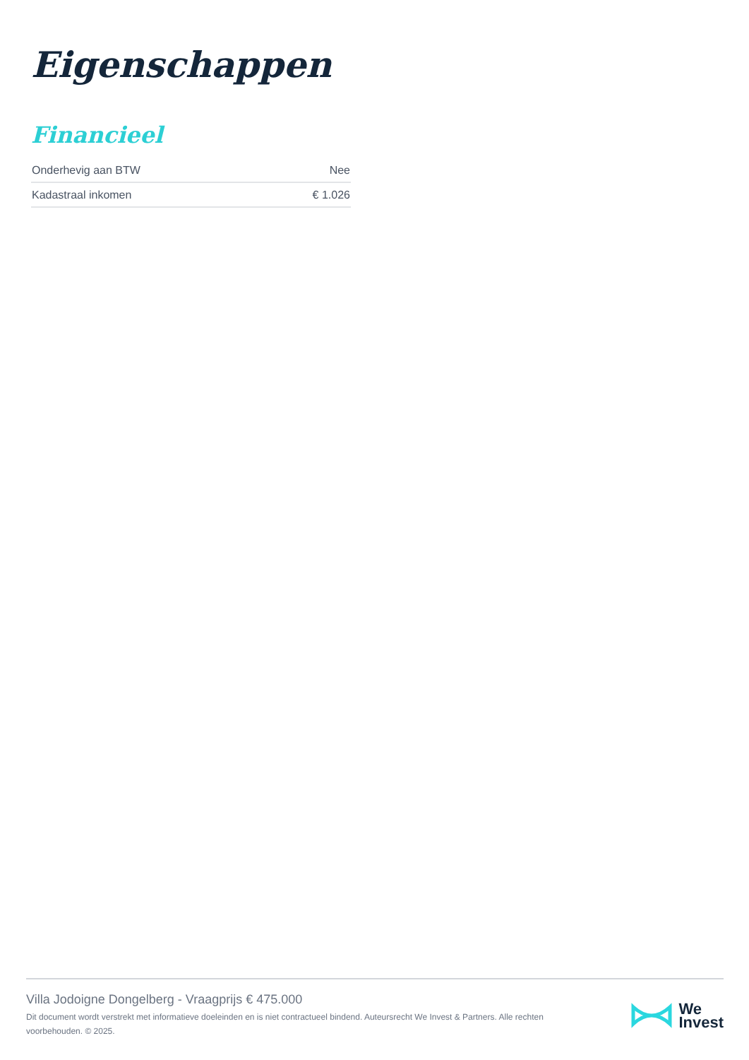Eigenschappen
Financieel
| Onderhevig aan BTW | Nee |
| Kadastraal inkomen | € 1.026 |
Villa Jodoigne Dongelberg - Vraagprijs € 475.000
Dit document wordt verstrekt met informatieve doeleinden en is niet contractueel bindend. Auteursrecht We Invest & Partners. Alle rechten voorbehouden. © 2025.
We
Invest